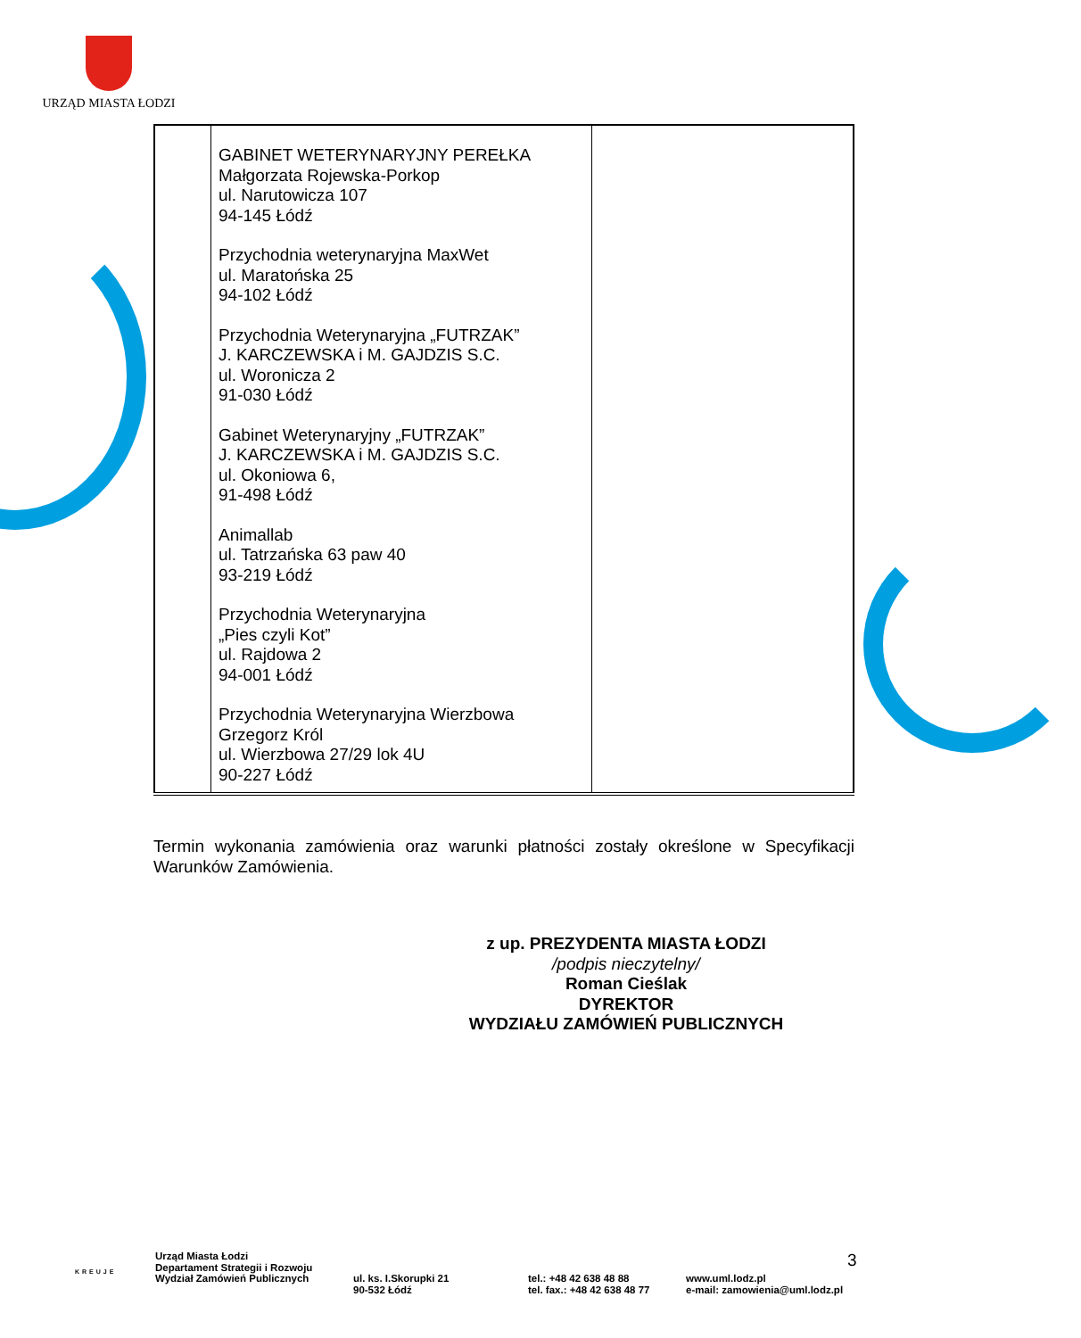URZĄD MIASTA ŁODZI
| | GABINET WETERYNARYJNY PEREŁKA Małgorzata Rojewska-Porkop ul. Narutowicza 107 94-145 Łódź Przychodnia weterynaryjna MaxWet ul. Maratońska 25 94-102 Łódź Przychodnia Weterynaryjna „FUTRZAK” J. KARCZEWSKA i M. GAJDZIS S.C. ul. Woronicza 2 91-030 Łódź Gabinet Weterynaryjny „FUTRZAK” J. KARCZEWSKA i M. GAJDZIS S.C. ul. Okoniowa 6, 91-498 Łódź Animallab ul. Tatrzańska 63 paw 40 93-219 Łódź Przychodnia Weterynaryjna „Pies czyli Kot” ul. Rajdowa 2 94-001 Łódź Przychodnia Weterynaryjna Wierzbowa Grzegorz Król ul. Wierzbowa 27/29 lok 4U 90-227 Łódź | |
Termin wykonania zamówienia oraz warunki płatności zostały określone w Specyfikacji Warunków Zamówienia.
z up. PREZYDENTA MIASTA ŁODZI
/podpis nieczytelny/
Roman Cieślak
DYREKTOR
WYDZIAŁU ZAMÓWIEŃ PUBLICZNYCH
3
Urząd Miasta Łodzi
Departament Strategii i Rozwoju
Wydział Zamówień Publicznych
ul. ks. I.Skorupki 21
90-532 Łódź
tel.: +48 42 638 48 88
tel. fax.: +48 42 638 48 77
www.uml.lodz.pl
e-mail: zamowienia@uml.lodz.pl
KREUJE